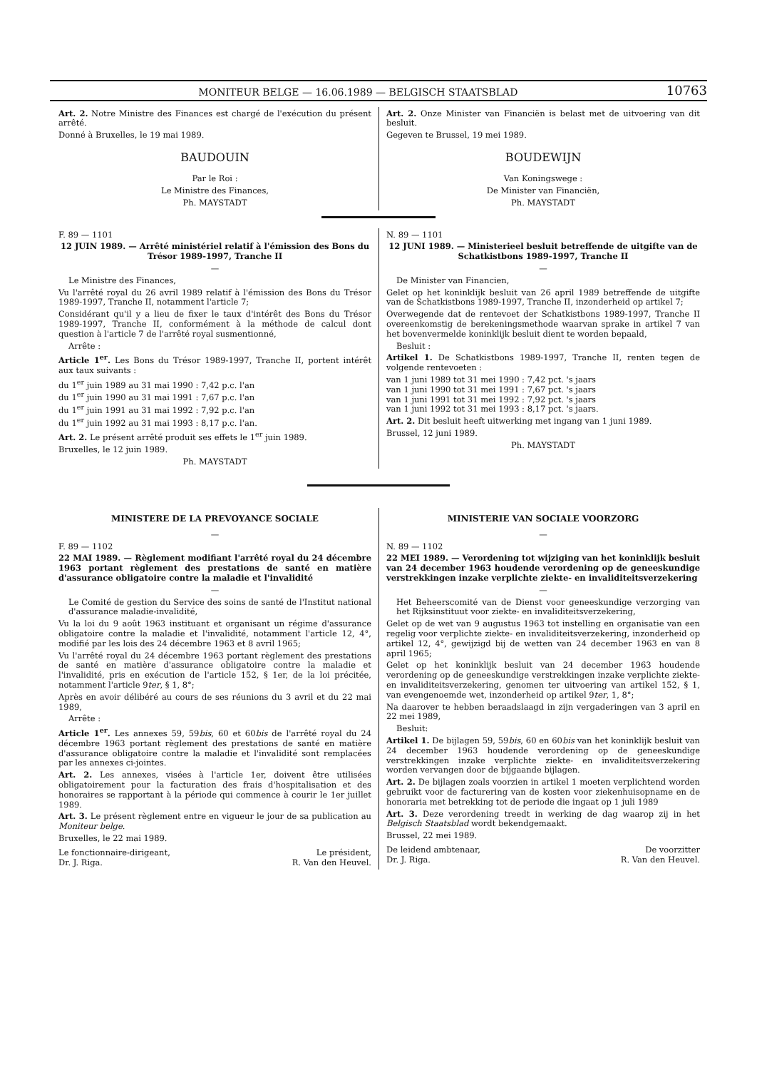MONITEUR BELGE — 16.06.1989 — BELGISCH STAATSBLAD 10763
Art. 2. Notre Ministre des Finances est chargé de l'exécution du présent arrêté.
Donné à Bruxelles, le 19 mai 1989.
BAUDOUIN
Par le Roi :
Le Ministre des Finances,
Ph. MAYSTADT
Art. 2. Onze Minister van Financiën is belast met de uitvoering van dit besluit.
Gegeven te Brussel, 19 mei 1989.
BOUDEWIJN
Van Koningswege :
De Minister van Financiën,
Ph. MAYSTADT
F. 89 — 1101
12 JUIN 1989. — Arrêté ministériel relatif à l'émission des Bons du Trésor 1989-1997, Tranche II
—
Le Ministre des Finances,
Vu l'arrêté royal du 26 avril 1989 relatif à l'émission des Bons du Trésor 1989-1997, Tranche II, notamment l'article 7;
Considérant qu'il y a lieu de fixer le taux d'intérêt des Bons du Trésor 1989-1997, Tranche II, conformément à la méthode de calcul dont question à l'article 7 de l'arrêté royal susmentionné,
Arrête :
Article 1<sup>er</sup>. Les Bons du Trésor 1989-1997, Tranche II, portent intérêt aux taux suivants :
du 1<sup>er</sup> juin 1989 au 31 mai 1990 : 7,42 p.c. l'an
du 1<sup>er</sup> juin 1990 au 31 mai 1991 : 7,67 p.c. l'an
du 1<sup>er</sup> juin 1991 au 31 mai 1992 : 7,92 p.c. l'an
du 1<sup>er</sup> juin 1992 au 31 mai 1993 : 8,17 p.c. l'an.
Art. 2. Le présent arrêté produit ses effets le 1<sup>er</sup> juin 1989.
Bruxelles, le 12 juin 1989.
Ph. MAYSTADT
N. 89 — 1101
12 JUNI 1989. — Ministerieel besluit betreffende de uitgifte van de Schatkistbons 1989-1997, Tranche II
—
De Minister van Financien,
Gelet op het koninklijk besluit van 26 april 1989 betreffende de uitgifte van de Schatkistbons 1989-1997, Tranche II, inzonderheid op artikel 7;
Overwegende dat de rentevoet der Schatkistbons 1989-1997, Tranche II overeenkomstig de berekeningsmethode waarvan sprake in artikel 7 van het bovenvermelde koninklijk besluit dient te worden bepaald,
Besluit :
Artikel 1. De Schatkistbons 1989-1997, Tranche II, renten tegen de volgende rentevoeten :
van 1 juni 1989 tot 31 mei 1990 : 7,42 pct. 's jaars
van 1 juni 1990 tot 31 mei 1991 : 7,67 pct. 's jaars
van 1 juni 1991 tot 31 mei 1992 : 7,92 pct. 's jaars
van 1 juni 1992 tot 31 mei 1993 : 8,17 pct. 's jaars.
Art. 2. Dit besluit heeft uitwerking met ingang van 1 juni 1989.
Brussel, 12 juni 1989.
Ph. MAYSTADT
MINISTERE DE LA PREVOYANCE SOCIALE
—
F. 89 — 1102
22 MAI 1989. — Règlement modifiant l'arrêté royal du 24 décembre 1963 portant règlement des prestations de santé en matière d'assurance obligatoire contre la maladie et l'invalidité
—
Le Comité de gestion du Service des soins de santé de l'Institut national d'assurance maladie-invalidité,
Vu la loi du 9 août 1963 instituant et organisant un régime d'assurance obligatoire contre la maladie et l'invalidité, notamment l'article 12, 4°, modifié par les lois des 24 décembre 1963 et 8 avril 1965;
Vu l'arrêté royal du 24 décembre 1963 portant règlement des prestations de santé en matière d'assurance obligatoire contre la maladie et l'invalidité, pris en exécution de l'article 152, § 1er, de la loi précitée, notamment l'article 9ter, § 1, 8°;
Après en avoir délibéré au cours de ses réunions du 3 avril et du 22 mai 1989,
Arrête :
Article 1<sup>er</sup>. Les annexes 59, 59bis, 60 et 60bis de l'arrêté royal du 24 décembre 1963 portant règlement des prestations de santé en matière d'assurance obligatoire contre la maladie et l'invalidité sont remplacées par les annexes ci-jointes.
Art. 2. Les annexes, visées à l'article 1er, doivent être utilisées obligatoirement pour la facturation des frais d'hospitalisation et des honoraires se rapportant à la période qui commence à courir le 1er juillet 1989.
Art. 3. Le présent règlement entre en vigueur le jour de sa publication au Moniteur belge.
Bruxelles, le 22 mai 1989.
Le fonctionnaire-dirigeant,
Dr. J. Riga.
Le président,
R. Van den Heuvel.
MINISTERIE VAN SOCIALE VOORZORG
—
N. 89 — 1102
22 MEI 1989. — Verordening tot wijziging van het koninklijk besluit van 24 december 1963 houdende verordening op de geneeskundige verstrekkingen inzake verplichte ziekte- en invaliditeitsverzekering
—
Het Beheerscomité van de Dienst voor geneeskundige verzorging van het Rijksinstituut voor ziekte- en invaliditeitsverzekering,
Gelet op de wet van 9 augustus 1963 tot instelling en organisatie van een regelig voor verplichte ziekte- en invaliditeitsverzekering, inzonderheid op artikel 12, 4°, gewijzigd bij de wetten van 24 december 1963 en van 8 april 1965;
Gelet op het koninklijk besluit van 24 december 1963 houdende verordening op de geneeskundige verstrekkingen inzake verplichte ziekte- en invaliditeitsverzekering, genomen ter uitvoering van artikel 152, § 1, van evengenoemde wet, inzonderheid op artikel 9ter, 1, 8°;
Na daarover te hebben beraadslaagd in zijn vergaderingen van 3 april en 22 mei 1989,
Besluit:
Artikel 1. De bijlagen 59, 59bis, 60 en 60bis van het koninklijk besluit van 24 december 1963 houdende verordening op de geneeskundige verstrekkingen inzake verplichte ziekte- en invaliditeitsverzekering worden vervangen door de bijgaande bijlagen.
Art. 2. De bijlagen zoals voorzien in artikel 1 moeten verplichtend worden gebruikt voor de facturering van de kosten voor ziekenhuisopname en de honoraria met betrekking tot de periode die ingaat op 1 juli 1989
Art. 3. Deze verordening treedt in werking de dag waarop zij in het Belgisch Staatsblad wordt bekendgemaakt.
Brussel, 22 mei 1989.
De leidend ambtenaar,
Dr. J. Riga.
De voorzitter
R. Van den Heuvel.